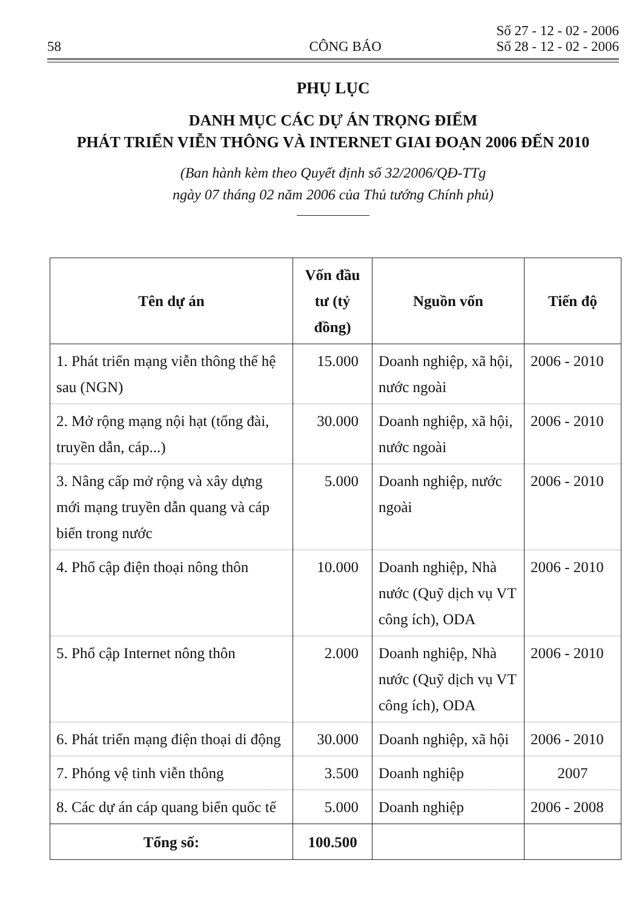58 CÔNG BÁO Số 27 - 12 - 02 - 2006
Số 28 - 12 - 02 - 2006
PHỤ LỤC
DANH MỤC CÁC DỰ ÁN TRỌNG ĐIỂM
PHÁT TRIỂN VIỄN THÔNG VÀ INTERNET GIAI ĐOẠN 2006 ĐẾN 2010
(Ban hành kèm theo Quyết định số 32/2006/QĐ-TTg
ngày 07 tháng 02 năm 2006 của Thủ tướng Chính phủ)
| Tên dự án | Vốn đầu tư (tỷ đồng) | Nguồn vốn | Tiến độ |
| --- | --- | --- | --- |
| 1. Phát triển mạng viễn thông thế hệ sau (NGN) | 15.000 | Doanh nghiệp, xã hội, nước ngoài | 2006 - 2010 |
| 2. Mở rộng mạng nội hạt (tổng đài, truyền dẫn, cáp...) | 30.000 | Doanh nghiệp, xã hội, nước ngoài | 2006 - 2010 |
| 3. Nâng cấp mở rộng và xây dựng mới mạng truyền dẫn quang và cáp biển trong nước | 5.000 | Doanh nghiệp, nước ngoài | 2006 - 2010 |
| 4. Phổ cập điện thoại nông thôn | 10.000 | Doanh nghiệp, Nhà nước (Quỹ dịch vụ VT công ích), ODA | 2006 - 2010 |
| 5. Phổ cập Internet nông thôn | 2.000 | Doanh nghiệp, Nhà nước (Quỹ dịch vụ VT công ích), ODA | 2006 - 2010 |
| 6. Phát triển mạng điện thoại di động | 30.000 | Doanh nghiệp, xã hội | 2006 - 2010 |
| 7. Phóng vệ tinh viễn thông | 3.500 | Doanh nghiệp | 2007 |
| 8. Các dự án cáp quang biển quốc tế | 5.000 | Doanh nghiệp | 2006 - 2008 |
| Tổng số: | 100.500 | | |